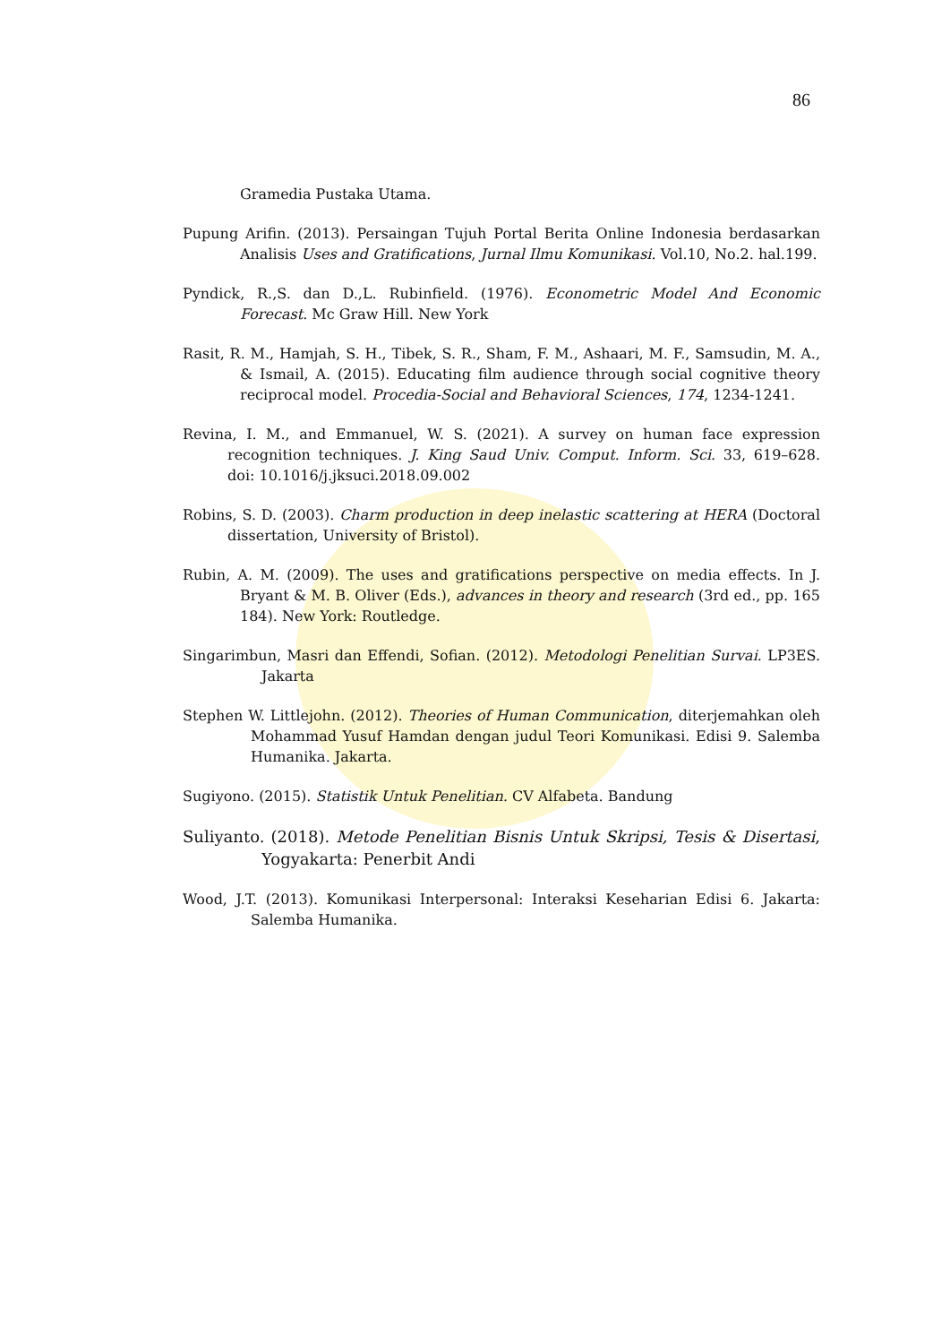86
Gramedia Pustaka Utama.
Pupung Arifin. (2013). Persaingan Tujuh Portal Berita Online Indonesia berdasarkan Analisis Uses and Gratifications, Jurnal Ilmu Komunikasi. Vol.10, No.2. hal.199.
Pyndick, R.,S. dan D.,L. Rubinfield. (1976). Econometric Model And Economic Forecast. Mc Graw Hill. New York
Rasit, R. M., Hamjah, S. H., Tibek, S. R., Sham, F. M., Ashaari, M. F., Samsudin, M. A., & Ismail, A. (2015). Educating film audience through social cognitive theory reciprocal model. Procedia-Social and Behavioral Sciences, 174, 1234-1241.
Revina, I. M., and Emmanuel, W. S. (2021). A survey on human face expression recognition techniques. J. King Saud Univ. Comput. Inform. Sci. 33, 619–628. doi: 10.1016/j.jksuci.2018.09.002
Robins, S. D. (2003). Charm production in deep inelastic scattering at HERA (Doctoral dissertation, University of Bristol).
Rubin, A. M. (2009). The uses and gratifications perspective on media effects. In J. Bryant & M. B. Oliver (Eds.), advances in theory and research (3rd ed., pp. 165 184). New York: Routledge.
Singarimbun, Masri dan Effendi, Sofian. (2012). Metodologi Penelitian Survai. LP3ES. Jakarta
Stephen W. Littlejohn. (2012). Theories of Human Communication, diterjemahkan oleh Mohammad Yusuf Hamdan dengan judul Teori Komunikasi. Edisi 9. Salemba Humanika. Jakarta.
Sugiyono. (2015). Statistik Untuk Penelitian. CV Alfabeta. Bandung
Suliyanto. (2018). Metode Penelitian Bisnis Untuk Skripsi, Tesis & Disertasi, Yogyakarta: Penerbit Andi
Wood, J.T. (2013). Komunikasi Interpersonal: Interaksi Keseharian Edisi 6. Jakarta: Salemba Humanika.